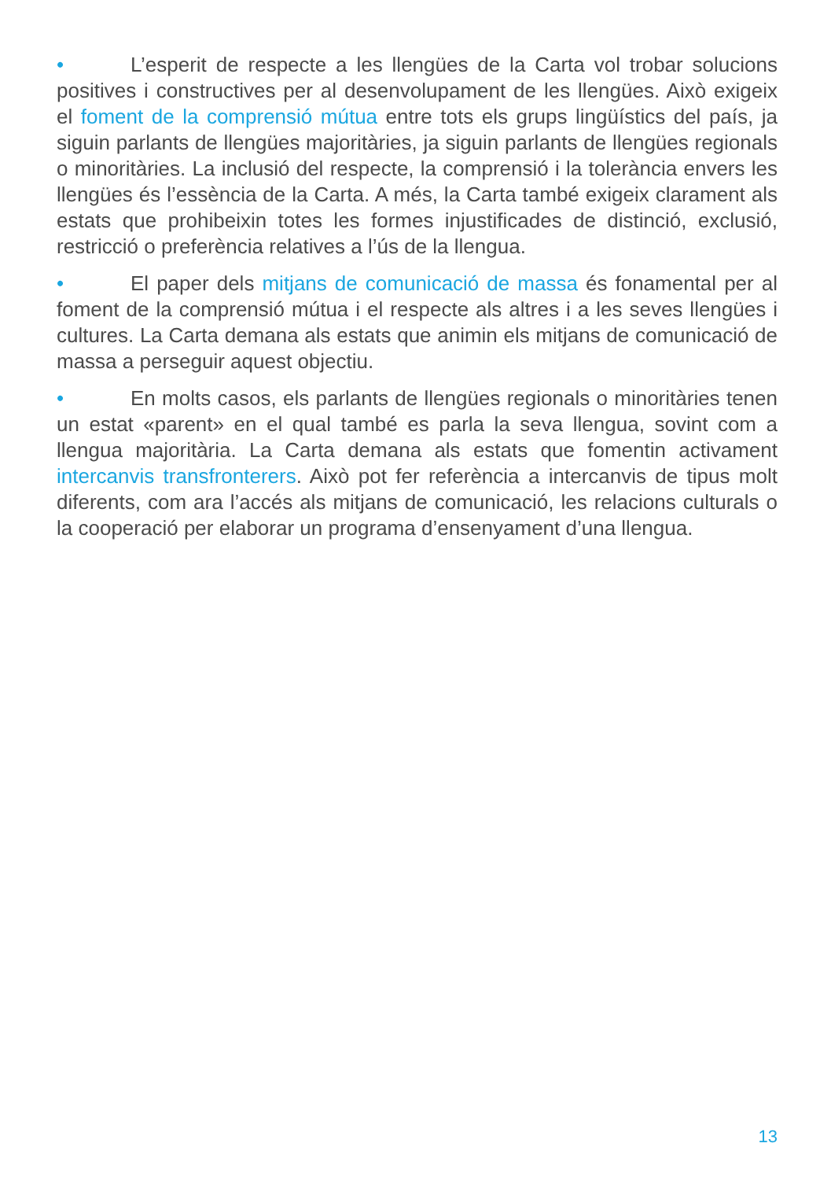• L’esperit de respecte a les llengües de la Carta vol trobar solucions positives i constructives per al desenvolupament de les llengües. Això exigeix el foment de la comprensió mútua entre tots els grups lingüístics del país, ja siguin parlants de llengües majoritàries, ja siguin parlants de llengües regionals o minoritàries. La inclusió del respecte, la comprensió i la tolerància envers les llengües és l’essència de la Carta. A més, la Carta també exigeix clarament als estats que prohibeixin totes les formes injustificades de distinció, exclusió, restricció o preferència relatives a l’ús de la llengua.
• El paper dels mitjans de comunicació de massa és fonamental per al foment de la comprensió mútua i el respecte als altres i a les seves llengües i cultures. La Carta demana als estats que animin els mitjans de comunicació de massa a perseguir aquest objectiu.
• En molts casos, els parlants de llengües regionals o minoritàries tenen un estat «parent» en el qual també es parla la seva llengua, sovint com a llengua majoritària. La Carta demana als estats que fomentin activament intercanvis transfronterers. Això pot fer referència a intercanvis de tipus molt diferents, com ara l’accés als mitjans de comunicació, les relacions culturals o la cooperació per elaborar un programa d’ensenyament d’una llengua.
13